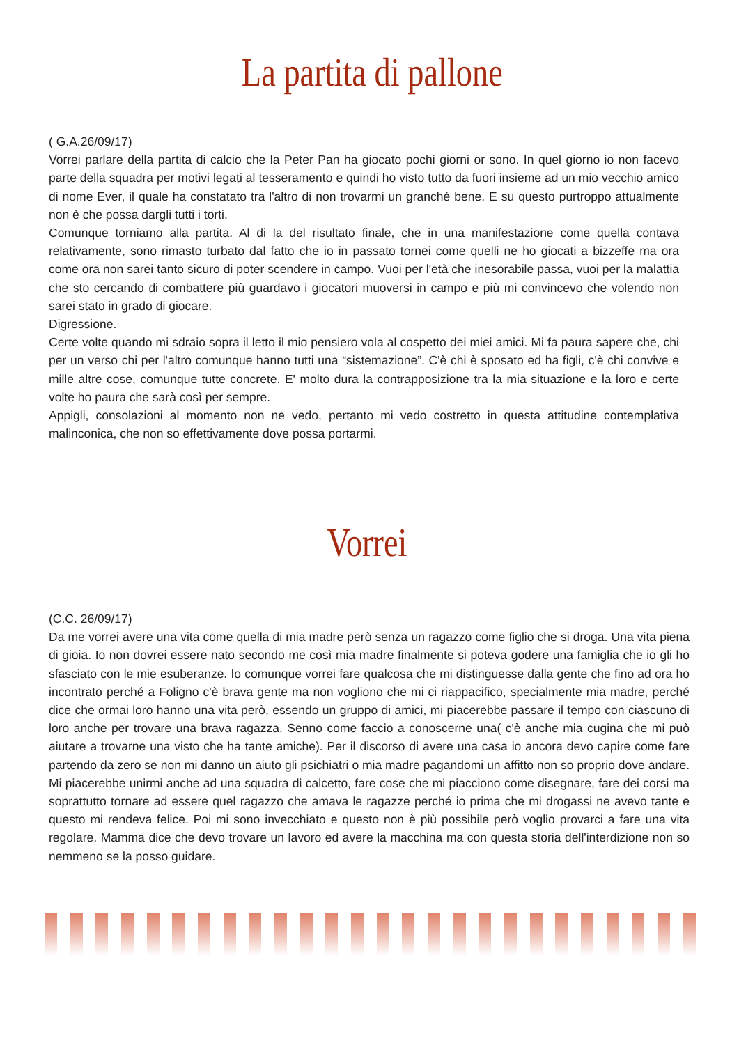La partita di pallone
( G.A.26/09/17)
Vorrei parlare della partita di calcio che la Peter Pan ha giocato pochi giorni or sono. In quel giorno io non facevo parte della squadra per motivi legati al tesseramento e quindi ho visto tutto da fuori insieme ad un mio vecchio amico di nome Ever, il quale ha constatato tra l'altro di non trovarmi un granché bene. E su questo purtroppo attualmente non è che possa dargli tutti i torti.
Comunque torniamo alla partita. Al di la del risultato finale, che in una manifestazione come quella contava relativamente, sono rimasto turbato dal fatto che io in passato tornei come quelli ne ho giocati a bizzeffe ma ora come ora non sarei tanto sicuro di poter scendere in campo. Vuoi per l'età che inesorabile passa, vuoi per la malattia che sto cercando di combattere più guardavo i giocatori muoversi in campo e più mi convincevo che volendo non sarei stato in grado di giocare.
Digressione.
Certe volte quando mi sdraio sopra il letto il mio pensiero vola al cospetto dei miei amici. Mi fa paura sapere che, chi per un verso chi per l'altro comunque hanno tutti una “sistemazione”. C'è chi è sposato ed ha figli, c'è chi convive e mille altre cose, comunque tutte concrete. E' molto dura la contrapposizione tra la mia situazione e la loro e certe volte ho paura che sarà così per sempre.
Appigli, consolazioni al momento non ne vedo, pertanto mi vedo costretto in questa attitudine contemplativa malinconica, che non so effettivamente dove possa portarmi.
Vorrei
(C.C. 26/09/17)
Da me vorrei avere una vita come quella di mia madre però senza un ragazzo come figlio che si droga. Una vita piena di gioia. Io non dovrei essere nato secondo me così mia madre finalmente si poteva godere una famiglia che io gli ho sfasciato con le mie esuberanze. Io comunque vorrei fare qualcosa che mi distinguesse dalla gente che fino ad ora ho incontrato perché a Foligno c'è brava gente ma non vogliono che mi ci riappacifico, specialmente mia madre, perché dice che ormai loro hanno una vita però, essendo un gruppo di amici, mi piacerebbe passare il tempo con ciascuno di loro anche per trovare una brava ragazza. Senno come faccio a conoscerne una( c'è anche mia cugina che mi può aiutare a trovarne una visto che ha tante amiche). Per il discorso di avere una casa io ancora devo capire come fare partendo da zero se non mi danno un aiuto gli psichiatri o mia madre pagandomi un affitto non so proprio dove andare. Mi piacerebbe unirmi anche ad una squadra di calcetto, fare cose che mi piacciono come disegnare, fare dei corsi ma soprattutto tornare ad essere quel ragazzo che amava le ragazze perché io prima che mi drogassi ne avevo tante e questo mi rendeva felice. Poi mi sono invecchiato e questo non è più possibile però voglio provarci a fare una vita regolare. Mamma dice che devo trovare un lavoro ed avere la macchina ma con questa storia dell'interdizione non so nemmeno se la posso guidare.